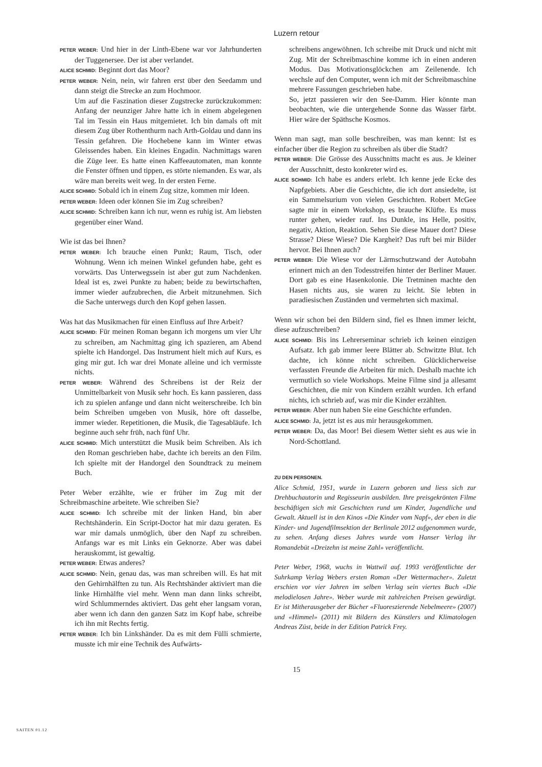Luzern retour
PETER WEBER: Und hier in der Linth-Ebene war vor Jahrhunderten der Tuggenersee. Der ist aber verlandet.
ALICE SCHMID: Beginnt dort das Moor?
PETER WEBER: Nein, nein, wir fahren erst über den Seedamm und dann steigt die Strecke an zum Hochmoor.
Um auf die Faszination dieser Zugstrecke zurückzukommen: Anfang der neunziger Jahre hatte ich in einem abgelegenen Tal im Tessin ein Haus mitgemietet. Ich bin damals oft mit diesem Zug über Rothenthurm nach Arth-Goldau und dann ins Tessin gefahren. Die Hochebene kann im Winter etwas Gleissendes haben. Ein kleines Engadin. Nachmittags waren die Züge leer. Es hatte einen Kaffeeautomaten, man konnte die Fenster öffnen und tippen, es störte niemanden. Es war, als wäre man bereits weit weg. In der ersten Ferne.
ALICE SCHMID: Sobald ich in einem Zug sitze, kommen mir Ideen.
PETER WEBER: Ideen oder können Sie im Zug schreiben?
ALICE SCHMID: Schreiben kann ich nur, wenn es ruhig ist. Am liebsten gegenüber einer Wand.
Wie ist das bei Ihnen?
PETER WEBER: Ich brauche einen Punkt; Raum, Tisch, oder Wohnung. Wenn ich meinen Winkel gefunden habe, geht es vorwärts. Das Unterwegssein ist aber gut zum Nachdenken. Ideal ist es, zwei Punkte zu haben; beide zu bewirtschaften, immer wieder aufzubrechen, die Arbeit mitzunehmen. Sich die Sache unterwegs durch den Kopf gehen lassen.
Was hat das Musikmachen für einen Einfluss auf Ihre Arbeit?
ALICE SCHMID: Für meinen Roman begann ich morgens um vier Uhr zu schreiben, am Nachmittag ging ich spazieren, am Abend spielte ich Handorgel. Das Instrument hielt mich auf Kurs, es ging mir gut. Ich war drei Monate alleine und ich vermisste nichts.
PETER WEBER: Während des Schreibens ist der Reiz der Unmittelbarkeit von Musik sehr hoch. Es kann passieren, dass ich zu spielen anfange und dann nicht weiterschreibe. Ich bin beim Schreiben umgeben von Musik, höre oft dasselbe, immer wieder. Repetitionen, die Musik, die Tagesabläufe. Ich beginne auch sehr früh, nach fünf Uhr.
ALICE SCHMID: Mich unterstützt die Musik beim Schreiben. Als ich den Roman geschrieben habe, dachte ich bereits an den Film. Ich spielte mit der Handorgel den Soundtrack zu meinem Buch.
Peter Weber erzählte, wie er früher im Zug mit der Schreibmaschine arbeitete. Wie schreiben Sie?
ALICE SCHMID: Ich schreibe mit der linken Hand, bin aber Rechtshänderin. Ein Script-Doctor hat mir dazu geraten. Es war mir damals unmöglich, über den Napf zu schreiben. Anfangs war es mit Links ein Geknorze. Aber was dabei herauskommt, ist gewaltig.
PETER WEBER: Etwas anderes?
ALICE SCHMID: Nein, genau das, was man schreiben will. Es hat mit den Gehirnhälften zu tun. Als Rechtshänder aktiviert man die linke Hirnhälfte viel mehr. Wenn man dann links schreibt, wird Schlummerndes aktiviert. Das geht eher langsam voran, aber wenn ich dann den ganzen Satz im Kopf habe, schreibe ich ihn mit Rechts fertig.
PETER WEBER: Ich bin Linkshänder. Da es mit dem Fülli schmierte, musste ich mir eine Technik des Aufwärts-
schreibens angewöhnen. Ich schreibe mit Druck und nicht mit Zug. Mit der Schreibmaschine komme ich in einen anderen Modus. Das Motivationsglöckchen am Zeilenende. Ich wechsle auf den Computer, wenn ich mit der Schreibmaschine mehrere Fassungen geschrieben habe.
So, jetzt passieren wir den See-Damm. Hier könnte man beobachten, wie die untergehende Sonne das Wasser färbt. Hier wäre der Späthsche Kosmos.
Wenn man sagt, man solle beschreiben, was man kennt: Ist es einfacher über die Region zu schreiben als über die Stadt?
PETER WEBER: Die Grösse des Ausschnitts macht es aus. Je kleiner der Ausschnitt, desto konkreter wird es.
ALICE SCHMID: Ich habe es anders erlebt. Ich kenne jede Ecke des Napfgebiets. Aber die Geschichte, die ich dort ansiedelte, ist ein Sammelsurium von vielen Geschichten. Robert McGee sagte mir in einem Workshop, es brauche Klüfte. Es muss runter gehen, wieder rauf. Ins Dunkle, ins Helle, positiv, negativ, Aktion, Reaktion. Sehen Sie diese Mauer dort? Diese Strasse? Diese Wiese? Die Kargheit? Das ruft bei mir Bilder hervor. Bei Ihnen auch?
PETER WEBER: Die Wiese vor der Lärmschutzwand der Autobahn erinnert mich an den Todesstreifen hinter der Berliner Mauer. Dort gab es eine Hasenkolonie. Die Tretminen machte den Hasen nichts aus, sie waren zu leicht. Sie lebten in paradiesischen Zuständen und vermehrten sich maximal.
Wenn wir schon bei den Bildern sind, fiel es Ihnen immer leicht, diese aufzuschreiben?
ALICE SCHMID: Bis ins Lehrerseminar schrieb ich keinen einzigen Aufsatz. Ich gab immer leere Blätter ab. Schwitzte Blut. Ich dachte, ich könne nicht schreiben. Glücklicherweise verfassten Freunde die Arbeiten für mich. Deshalb machte ich vermutlich so viele Workshops. Meine Filme sind ja allesamt Geschichten, die mir von Kindern erzählt wurden. Ich erfand nichts, ich schrieb auf, was mir die Kinder erzählten.
PETER WEBER: Aber nun haben Sie eine Geschichte erfunden.
ALICE SCHMID: Ja, jetzt ist es aus mir herausgekommen.
PETER WEBER: Da, das Moor! Bei diesem Wetter sieht es aus wie in Nord-Schottland.
ZU DEN PERSONEN.
Alice Schmid, 1951, wurde in Luzern geboren und liess sich zur Drehbuchautorin und Regisseurin ausbilden. Ihre preisgekrönten Filme beschäftigen sich mit Geschichten rund um Kinder, Jugendliche und Gewalt. Aktuell ist in den Kinos «Die Kinder vom Napf», der eben in die Kinder- und Jugendfilmsektion der Berlinale 2012 aufgenommen wurde, zu sehen. Anfang dieses Jahres wurde vom Hanser Verlag ihr Romandebüt «Dreizehn ist meine Zahl» veröffentlicht.
Peter Weber, 1968, wuchs in Wattwil auf. 1993 veröffentlichte der Suhrkamp Verlag Webers ersten Roman «Der Wettermacher». Zuletzt erschien vor vier Jahren im selben Verlag sein viertes Buch «Die melodielosen Jahre». Weber wurde mit zahlreichen Preisen gewürdigt. Er ist Mitherausgeber der Bücher «Fluoreszierende Nebelmeere» (2007) und «Himmel» (2011) mit Bildern des Künstlers und Klimatologen Andreas Züst, beide in der Edition Patrick Frey.
15
SAITEN 01.12